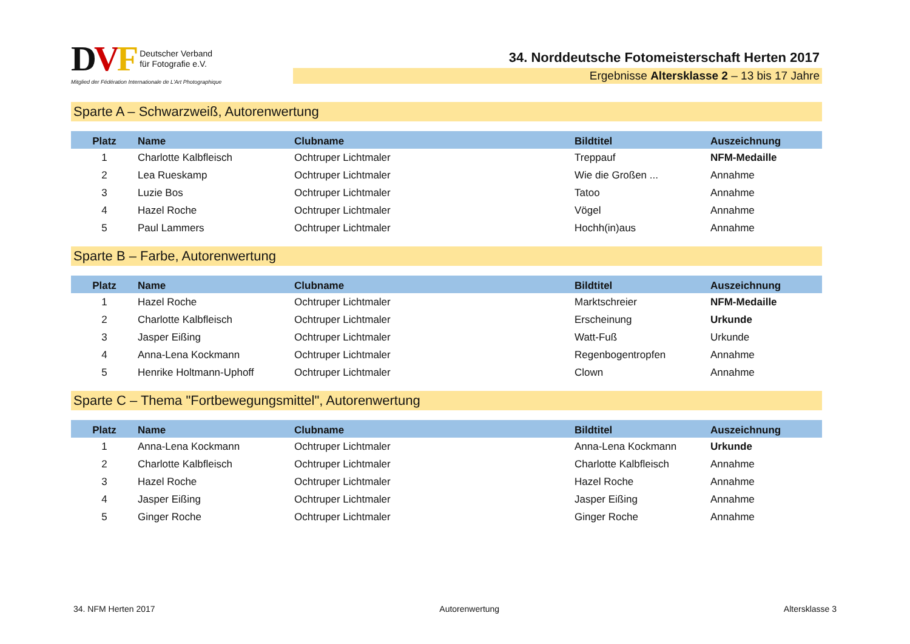DVF Deutscher Verband
für Fotografie e.V.
Mitglied der Fédération Internationale de L'Art Photographique
34. Norddeutsche Fotomeisterschaft Herten 2017
Ergebnisse Altersklasse 2 – 13 bis 17 Jahre
Sparte A – Schwarzweiß, Autorenwertung
| Platz | Name | Clubname | Bildtitel | Auszeichnung |
| --- | --- | --- | --- | --- |
| 1 | Charlotte Kalbfleisch | Ochtruper Lichtmaler | Treppauf | NFM-Medaille |
| 2 | Lea Rueskamp | Ochtruper Lichtmaler | Wie die Großen ... | Annahme |
| 3 | Luzie Bos | Ochtruper Lichtmaler | Tatoo | Annahme |
| 4 | Hazel Roche | Ochtruper Lichtmaler | Vögel | Annahme |
| 5 | Paul Lammers | Ochtruper Lichtmaler | Hochh(in)aus | Annahme |
Sparte B – Farbe, Autorenwertung
| Platz | Name | Clubname | Bildtitel | Auszeichnung |
| --- | --- | --- | --- | --- |
| 1 | Hazel Roche | Ochtruper Lichtmaler | Marktschreier | NFM-Medaille |
| 2 | Charlotte Kalbfleisch | Ochtruper Lichtmaler | Erscheinung | Urkunde |
| 3 | Jasper Eißing | Ochtruper Lichtmaler | Watt-Fuß | Urkunde |
| 4 | Anna-Lena Kockmann | Ochtruper Lichtmaler | Regenbogentropfen | Annahme |
| 5 | Henrike Holtmann-Uphoff | Ochtruper Lichtmaler | Clown | Annahme |
Sparte C – Thema "Fortbewegungsmittel", Autorenwertung
| Platz | Name | Clubname | Bildtitel | Auszeichnung |
| --- | --- | --- | --- | --- |
| 1 | Anna-Lena Kockmann | Ochtruper Lichtmaler | Anna-Lena Kockmann | Urkunde |
| 2 | Charlotte Kalbfleisch | Ochtruper Lichtmaler | Charlotte Kalbfleisch | Annahme |
| 3 | Hazel Roche | Ochtruper Lichtmaler | Hazel Roche | Annahme |
| 4 | Jasper Eißing | Ochtruper Lichtmaler | Jasper Eißing | Annahme |
| 5 | Ginger Roche | Ochtruper Lichtmaler | Ginger Roche | Annahme |
34. NFM Herten 2017 Autorenwertung Altersklasse 3